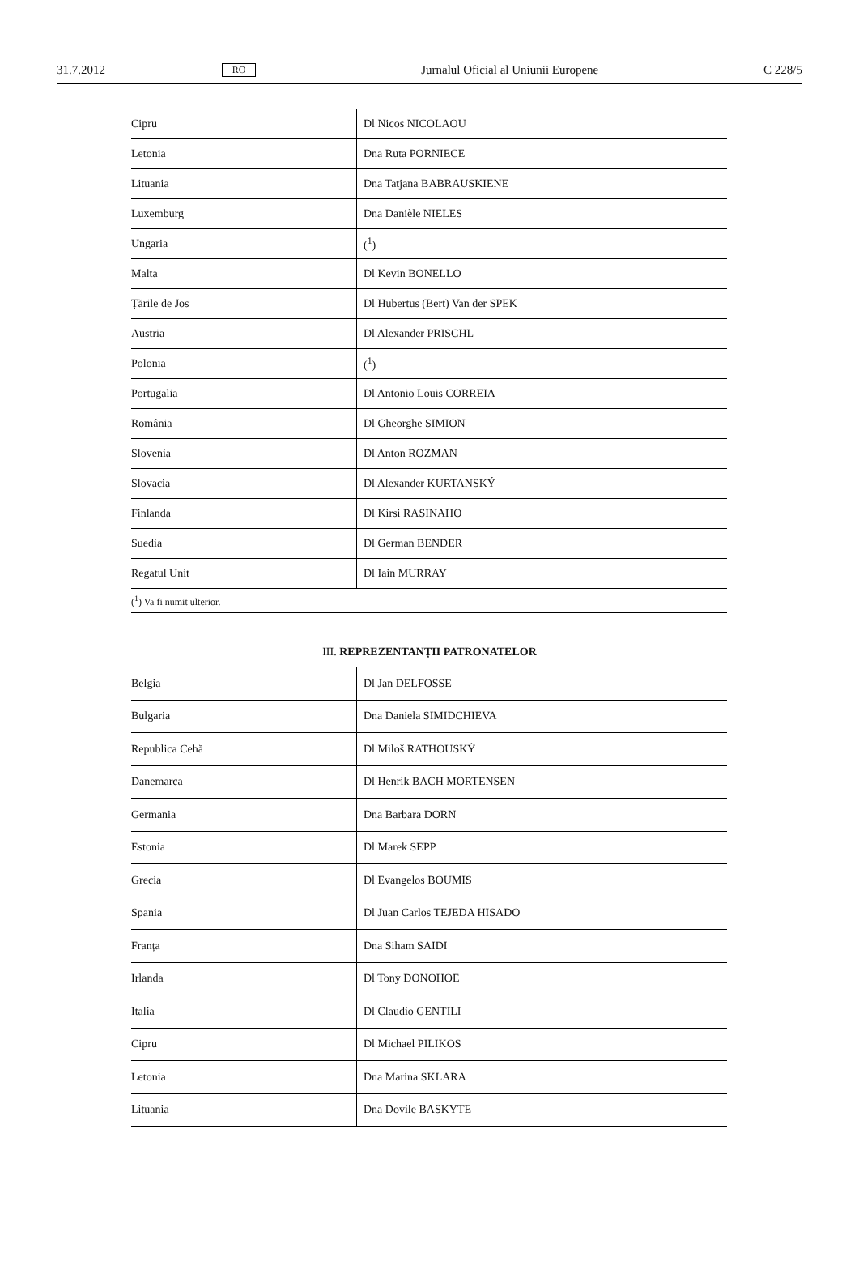31.7.2012 RO Jurnalul Oficial al Uniunii Europene C 228/5
| Cipru | Dl Nicos NICOLAOU |
| Letonia | Dna Ruta PORNIECE |
| Lituania | Dna Tatjana BABRAUSKIENE |
| Luxemburg | Dna Danièle NIELES |
| Ungaria | (<sup>1</sup>) |
| Malta | Dl Kevin BONELLO |
| Țările de Jos | Dl Hubertus (Bert) Van der SPEK |
| Austria | Dl Alexander PRISCHL |
| Polonia | (<sup>1</sup>) |
| Portugalia | Dl Antonio Louis CORREIA |
| România | Dl Gheorghe SIMION |
| Slovenia | Dl Anton ROZMAN |
| Slovacia | Dl Alexander KURTANSKÝ |
| Finlanda | Dl Kirsi RASINAHO |
| Suedia | Dl German BENDER |
| Regatul Unit | Dl Iain MURRAY |
| (<sup>1</sup>) Va fi numit ulterior. | |
III. REPREZENTANȚII PATRONATELOR
| Belgia | Dl Jan DELFOSSE |
| Bulgaria | Dna Daniela SIMIDCHIEVA |
| Republica Cehă | Dl Miloš RATHOUSKÝ |
| Danemarca | Dl Henrik BACH MORTENSEN |
| Germania | Dna Barbara DORN |
| Estonia | Dl Marek SEPP |
| Grecia | Dl Evangelos BOUMIS |
| Spania | Dl Juan Carlos TEJEDA HISADO |
| Franța | Dna Siham SAIDI |
| Irlanda | Dl Tony DONOHOE |
| Italia | Dl Claudio GENTILI |
| Cipru | Dl Michael PILIKOS |
| Letonia | Dna Marina SKLARA |
| Lituania | Dna Dovile BASKYTE |